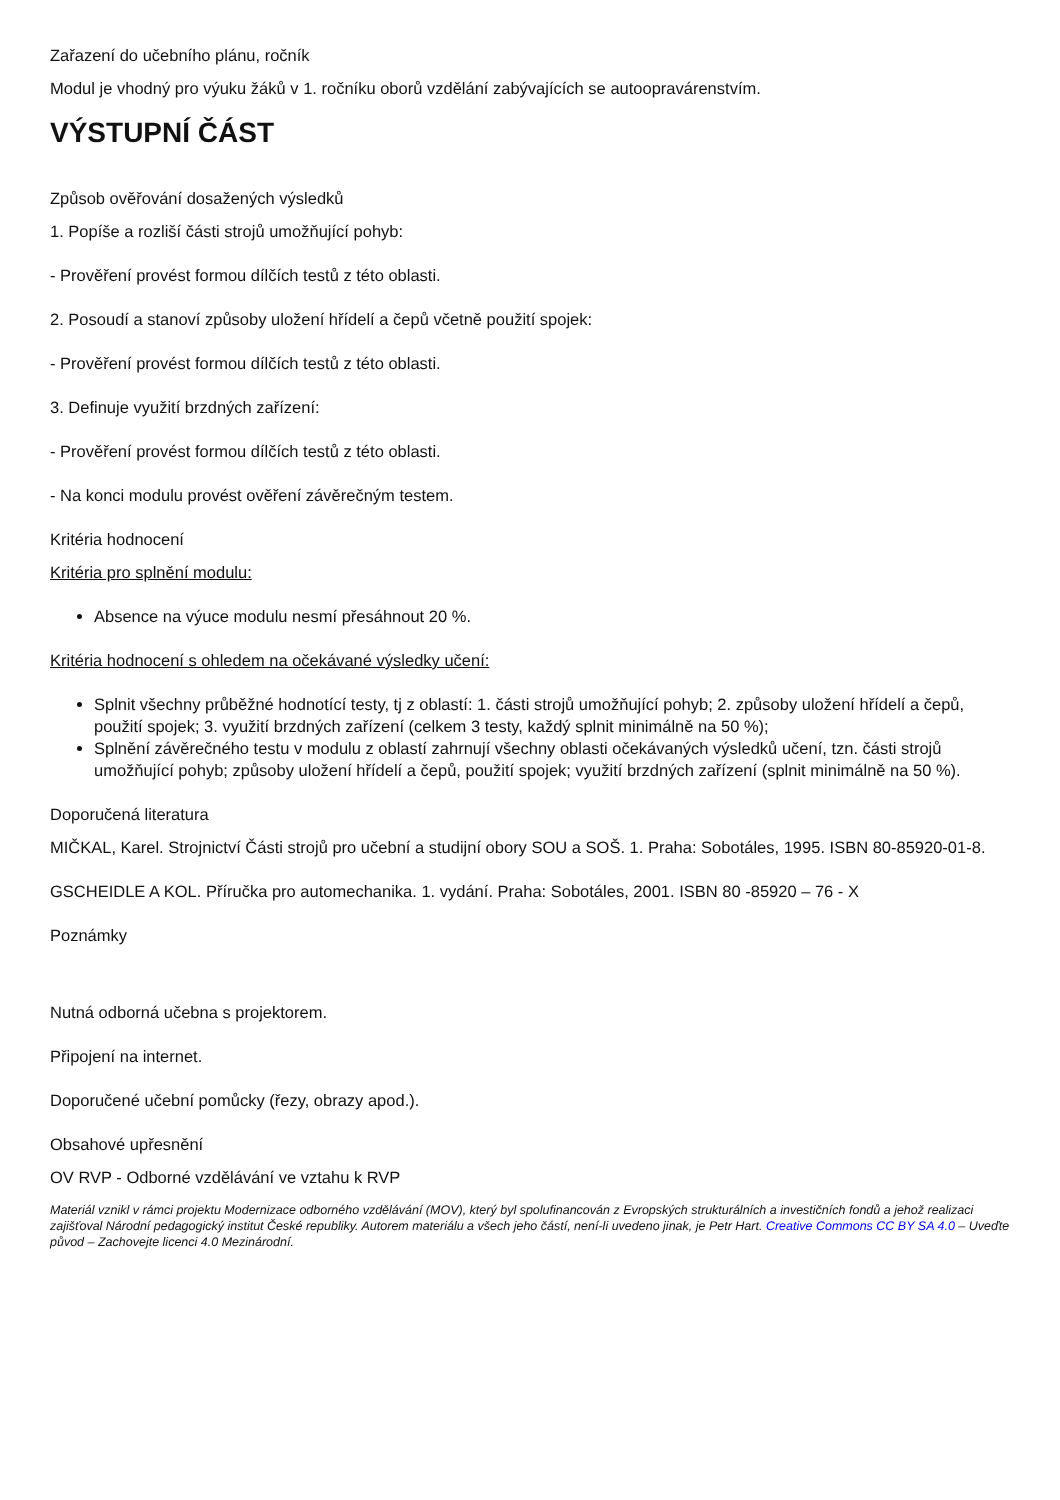Zařazení do učebního plánu, ročník
Modul je vhodný pro výuku žáků v 1. ročníku oborů vzdělání zabývajících se autoopravárenstvím.
VÝSTUPNÍ ČÁST
Způsob ověřování dosažených výsledků
1. Popíše a rozliší části strojů umožňující pohyb:
- Prověření provést formou dílčích testů z této oblasti.
2. Posoudí a stanoví způsoby uložení hřídelí a čepů včetně použití spojek:
- Prověření provést formou dílčích testů z této oblasti.
3. Definuje využití brzdných zařízení:
- Prověření provést formou dílčích testů z této oblasti.
- Na konci modulu provést ověření závěrečným testem.
Kritéria hodnocení
Kritéria pro splnění modulu:
Absence na výuce modulu nesmí přesáhnout 20 %.
Kritéria hodnocení s ohledem na očekávané výsledky učení:
Splnit všechny průběžné hodnotící testy, tj z oblastí: 1. části strojů umožňující pohyb; 2. způsoby uložení hřídelí a čepů, použití spojek; 3. využití brzdných zařízení (celkem 3 testy, každý splnit minimálně na 50 %);
Splnění závěrečného testu v modulu z oblastí zahrnují všechny oblasti očekávaných výsledků učení, tzn. části strojů umožňující pohyb; způsoby uložení hřídelí a čepů, použití spojek; využití brzdných zařízení (splnit minimálně na 50 %).
Doporučená literatura
MIČKAL, Karel. Strojnictví Části strojů pro učební a studijní obory SOU a SOŠ. 1. Praha: Sobotáles, 1995. ISBN 80-85920-01-8.
GSCHEIDLE A KOL. Příručka pro automechanika. 1. vydání. Praha: Sobotáles, 2001. ISBN 80 -85920 – 76 - X
Poznámky
Nutná odborná učebna s projektorem.
Připojení na internet.
Doporučené učební pomůcky (řezy, obrazy apod.).
Obsahové upřesnění
OV RVP - Odborné vzdělávání ve vztahu k RVP
Materiál vznikl v rámci projektu Modernizace odborného vzdělávání (MOV), který byl spolufinancován z Evropských strukturálních a investičních fondů a jehož realizaci zajišťoval Národní pedagogický institut České republiky. Autorem materiálu a všech jeho částí, není-li uvedeno jinak, je Petr Hart. Creative Commons CC BY SA 4.0 – Uveďte původ – Zachovejte licenci 4.0 Mezinárodní.